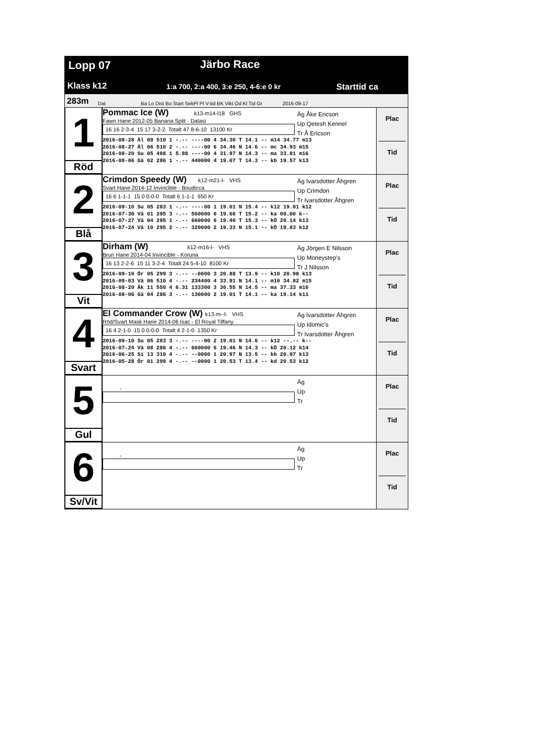Lopp 07 Järbo Race
Klass k12 1:a 700, 2:a 400, 3:e 250, 4-6:e 0 kr Starttid ca
283m Dat Ba Lo Dist Bo Start SekPl Pl V-tid BK Vikt Od Kl Tid Gr 2016-09-17
1
Röd
Pommac Ice (W) k13-m14-l18 GHS
Fawn Hane 2012-05 Banana Split - Dalasi
16 16 2-3-4 15 17 3-2-2 Totalt 47 8-6-10 13100 Kr
2016-08-28 Äl 09 510 1 -.-- ----00 4 34.30 T 14.1 -- m14 34.77 m13
2016-08-27 Äl 06 510 2 -.-- ----00 6 34.46 N 14.6 -- mc 34.93 m15
2016-08-20 Su 05 488 1 5.88 ----00 4 31.97 N 14.3 -- ma 33.81 m16
2016-08-06 Gä 02 286 1 -.-- 440000 4 19.07 T 14.3 -- kb 19.57 k13
Äg Åke Ericson
Up Qetesh Kennel
Tr Å Ericson
Plac
Tid
2
Blå
Crimdon Speedy (W) k12-m21-l- VHS
Svart Hane 2014-12 Invincible - Boudicca
16 6 1-1-1 15 0 0-0-0 Totalt 6 1-1-1 950 Kr
2016-09-10 Su 05 283 1 -.-- ----00 1 19.01 N 15.4 -- k12 19.01 k12
2016-07-30 Vä 01 295 3 -.-- 560000 0 19.66 T 15.2 -- ka 00.00 k--
2016-07-27 Vä 04 295 1 -.-- 660000 6 19.40 T 15.3 -- kÖ 20.14 k13
2016-07-24 Vä 10 295 2 -.-- 320000 2 19.33 N 15.1 -- kÖ 19.83 k12
Äg Ivarsdotter Åhgren
Up Crimdon
Tr Ivarsdotter Åhgren
Plac
Tid
3
Vit
Dirham (W) k12-m16-l- VHS
Brun Hane 2014-04 Invincible - Koruna
16 13 2-2-6 15 11 3-2-4 Totalt 24 5-4-10 8100 Kr
2016-09-10 Ör 05 299 3 -.-- --0000 3 20.88 T 13.9 -- k10 20.98 k13
2016-09-03 Vä 06 510 4 -.-- 234400 4 33.91 N 14.1 -- m10 34.82 m15
2016-08-20 Åk 11 550 4 6.31 133300 3 36.55 N 14.5 -- ma 37.33 m16
2016-08-06 Gä 04 286 3 -.-- 130000 2 19.01 T 14.1 -- ka 19.14 k11
Äg Jörgen E Nilsson
Up Moneystep's
Tr J Nilsson
Plac
Tid
4
Svart
El Commander Crow (W) k13-m--l- VHS
Röd/Svart Mask Hane 2014-06 Isac - El Royal Tiffany
16 4 2-1-0 15 0 0-0-0 Totalt 4 2-1-0 1350 Kr
2016-09-10 Su 05 283 3 -.-- ----00 2 19.01 N 14.6 -- k12 --.-- k--
2016-07-24 Vä 08 286 4 -.-- 660000 6 19.46 N 14.3 -- kÖ 20.12 k14
2016-06-25 Si 13 310 4 -.-- --0000 1 20.97 N 13.5 -- kb 20.97 k13
2016-05-28 Ör 01 299 4 -.-- --0000 1 20.53 T 13.4 -- kd 20.53 k12
Äg Ivarsdotter Åhgren
Up Idomic's
Tr Ivarsdotter Åhgren
Plac
Tid
5
Gul
-
Äg
Up
Tr
Plac
Tid
6
Sv/Vit
-
Äg
Up
Tr
Plac
Tid